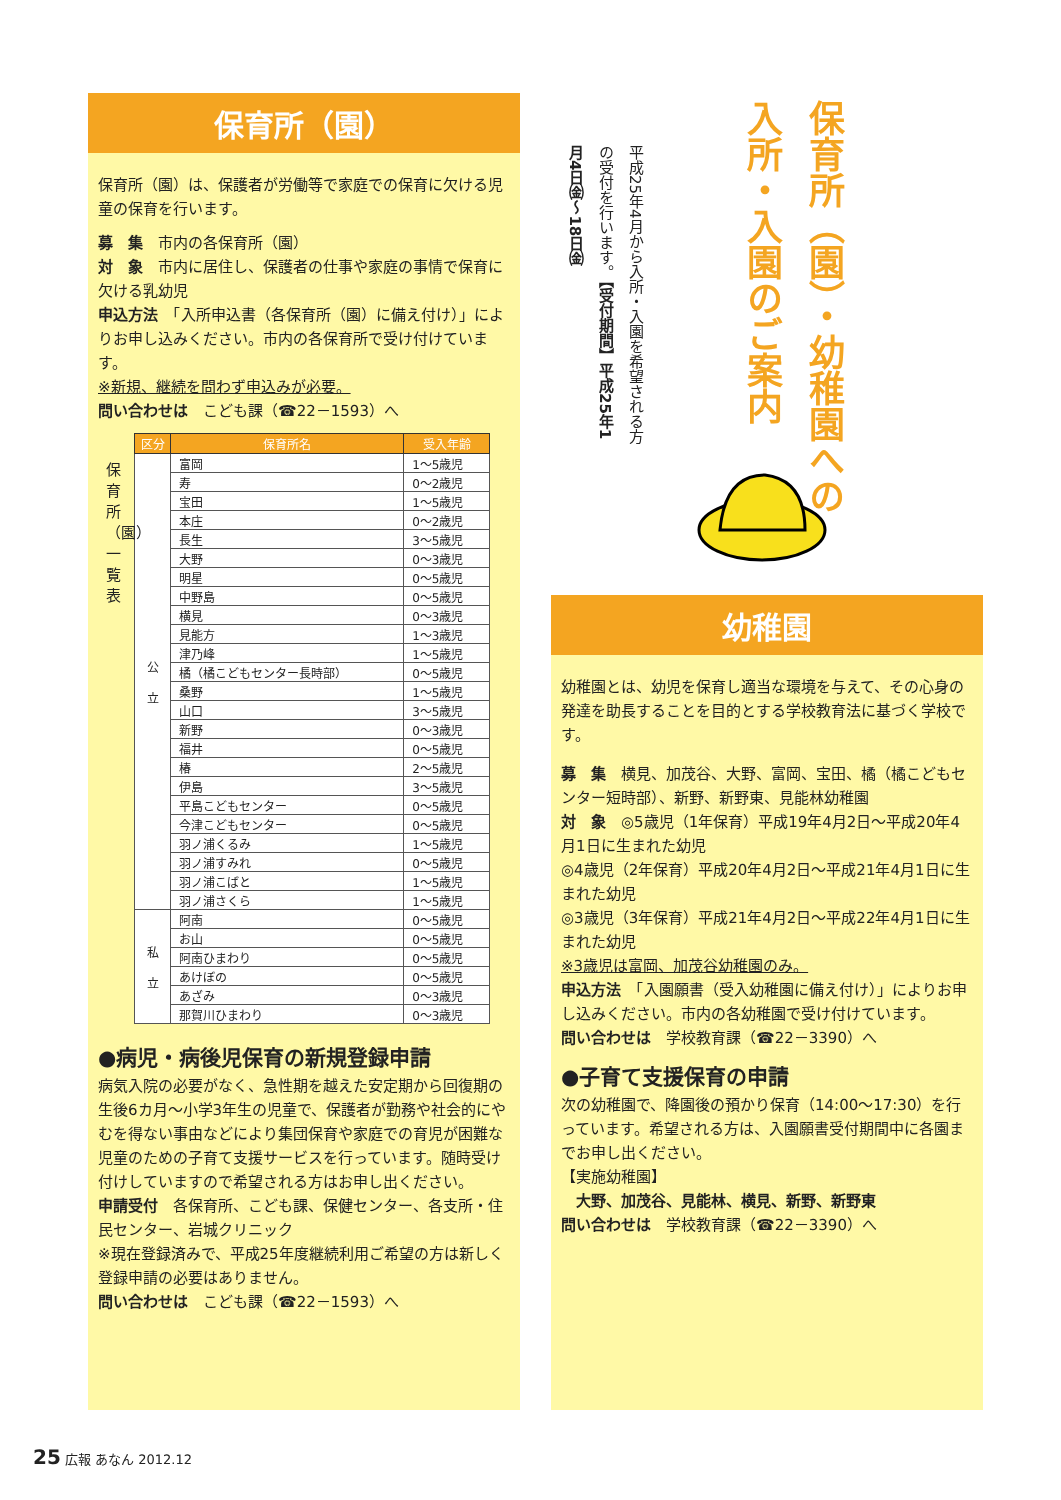保育所（園）
保育所（園）は、保護者が労働等で家庭での保育に欠ける児童の保育を行います。
募　集　市内の各保育所（園）
対　象　市内に居住し、保護者の仕事や家庭の事情で保育に欠ける乳幼児
申込方法　「入所申込書（各保育所（園）に備え付け）」によりお申し込みください。市内の各保育所で受け付けています。
※新規、継続を問わず申込みが必要。
問い合わせは　こども課（☎22－1593）へ
保育所（園）一覧表
| 区分 | 保育所名 | 受入年齢 |
| --- | --- | --- |
| 公 立 | 富岡 | 1～5歳児 |
| | 寿 | 0～2歳児 |
| | 宝田 | 1～5歳児 |
| | 本庄 | 0～2歳児 |
| | 長生 | 3～5歳児 |
| | 大野 | 0～3歳児 |
| | 明星 | 0～5歳児 |
| | 中野島 | 0～5歳児 |
| | 横見 | 0～3歳児 |
| | 見能方 | 1～3歳児 |
| | 津乃峰 | 1～5歳児 |
| | 橘（橘こどもセンター長時部） | 0～5歳児 |
| | 桑野 | 1～5歳児 |
| | 山口 | 3～5歳児 |
| | 新野 | 0～3歳児 |
| | 福井 | 0～5歳児 |
| | 椿 | 2～5歳児 |
| | 伊島 | 3～5歳児 |
| | 平島こどもセンター | 0～5歳児 |
| | 今津こどもセンター | 0～5歳児 |
| | 羽ノ浦くるみ | 1～5歳児 |
| | 羽ノ浦すみれ | 0～5歳児 |
| | 羽ノ浦こばと | 1～5歳児 |
| | 羽ノ浦さくら | 1～5歳児 |
| 私 立 | 阿南 | 0～5歳児 |
| | お山 | 0～5歳児 |
| | 阿南ひまわり | 0～5歳児 |
| | あけぼの | 0～5歳児 |
| | あざみ | 0～3歳児 |
| | 那賀川ひまわり | 0～3歳児 |
●病児・病後児保育の新規登録申請
病気入院の必要がなく、急性期を越えた安定期から回復期の生後6カ月～小学3年生の児童で、保護者が勤務や社会的にやむを得ない事由などにより集団保育や家庭での育児が困難な児童のための子育て支援サービスを行っています。随時受け付けしていますので希望される方はお申し出ください。
申請受付　各保育所、こども課、保健センター、各支所・住民センター、岩城クリニック
※現在登録済みで、平成25年度継続利用ご希望の方は新しく登録申請の必要はありません。
問い合わせは　こども課（☎22－1593）へ
保育所（園）・幼稚園への入所・入園のご案内
平成25年4月から入所・入園を希望される方の受付を行います。【受付期間】平成25年1月4日㈮～18日㈮
幼稚園
幼稚園とは、幼児を保育し適当な環境を与えて、その心身の発達を助長することを目的とする学校教育法に基づく学校です。
募　集　横見、加茂谷、大野、富岡、宝田、橘（橘こどもセンター短時部）、新野、新野東、見能林幼稚園
対　象　◎5歳児（1年保育）平成19年4月2日～平成20年4月1日に生まれた幼児
◎4歳児（2年保育）平成20年4月2日～平成21年4月1日に生まれた幼児
◎3歳児（3年保育）平成21年4月2日～平成22年4月1日に生まれた幼児
※3歳児は富岡、加茂谷幼稚園のみ。
申込方法　「入園願書（受入幼稚園に備え付け）」によりお申し込みください。市内の各幼稚園で受け付けています。
問い合わせは　学校教育課（☎22－3390）へ
●子育て支援保育の申請
次の幼稚園で、降園後の預かり保育（14:00～17:30）を行っています。希望される方は、入園願書受付期間中に各園までお申し出ください。
【実施幼稚園】
　大野、加茂谷、見能林、横見、新野、新野東
問い合わせは　学校教育課（☎22－3390）へ
25 広報 あなん 2012.12